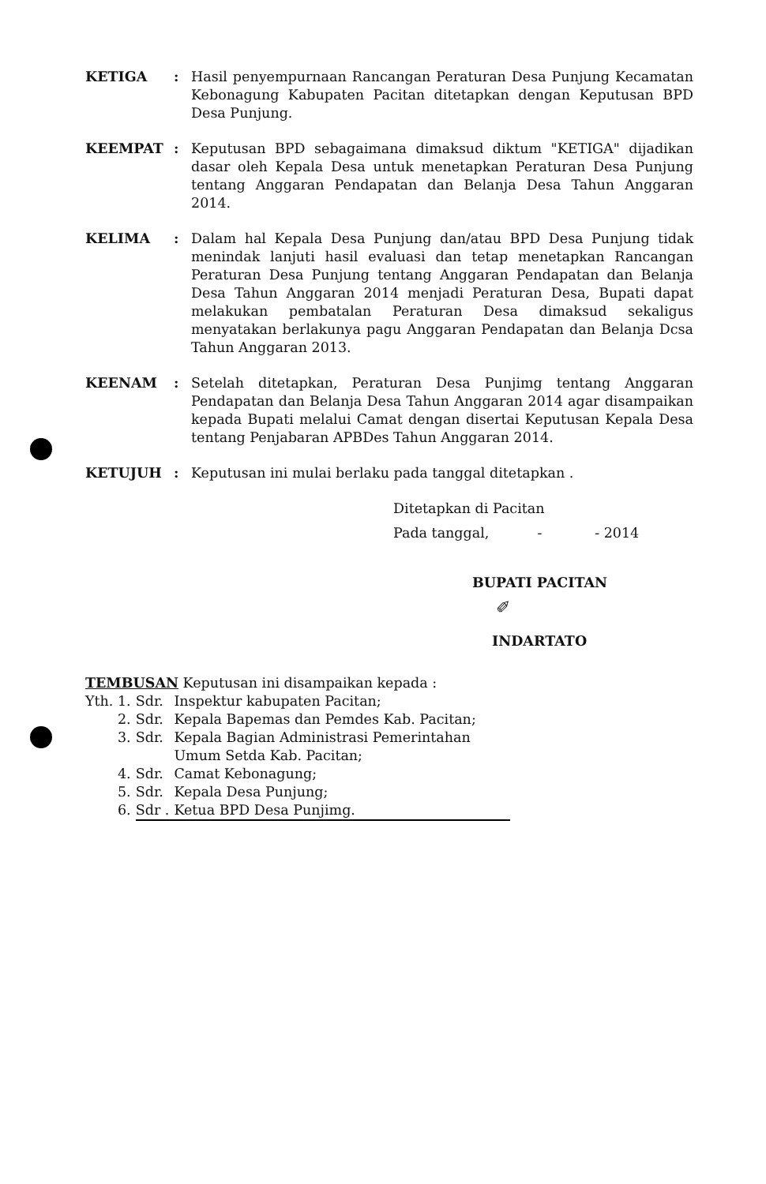KETIGA : Hasil penyempurnaan Rancangan Peraturan Desa Punjung Kecamatan Kebonagung Kabupaten Pacitan ditetapkan dengan Keputusan BPD Desa Punjung.
KEEMPAT : Keputusan BPD sebagaimana dimaksud diktum "KETIGA" dijadikan dasar oleh Kepala Desa untuk menetapkan Peraturan Desa Punjung tentang Anggaran Pendapatan dan Belanja Desa Tahun Anggaran 2014.
KELIMA : Dalam hal Kepala Desa Punjung dan/atau BPD Desa Punjung tidak menindak lanjuti hasil evaluasi dan tetap menetapkan Rancangan Peraturan Desa Punjung tentang Anggaran Pendapatan dan Belanja Desa Tahun Anggaran 2014 menjadi Peraturan Desa, Bupati dapat melakukan pembatalan Peraturan Desa dimaksud sekaligus menyatakan berlakunya pagu Anggaran Pendapatan dan Belanja Dcsa Tahun Anggaran 2013.
KEENAM : Setelah ditetapkan, Peraturan Desa Punjimg tentang Anggaran Pendapatan dan Belanja Desa Tahun Anggaran 2014 agar disampaikan kepada Bupati melalui Camat dengan disertai Keputusan Kepala Desa tentang Penjabaran APBDes Tahun Anggaran 2014.
KETUJUH : Keputusan ini mulai berlaku pada tanggal ditetapkan .
Ditetapkan di Pacitan
Pada tanggal, - - 2014
BUPATI PACITAN
✐
INDARTATO
TEMBUSAN Keputusan ini disampaikan kepada :
| Yth. 1. | Sdr. | Inspektur kabupaten Pacitan; |
| 2. | Sdr. | Kepala Bapemas dan Pemdes Kab. Pacitan; |
| 3. | Sdr. | Kepala Bagian Administrasi Pemerintahan Umum Setda Kab. Pacitan; |
| 4. | Sdr. | Camat Kebonagung; |
| 5. | Sdr. | Kepala Desa Punjung; |
| 6. | Sdr . | Ketua BPD Desa Punjimg. |